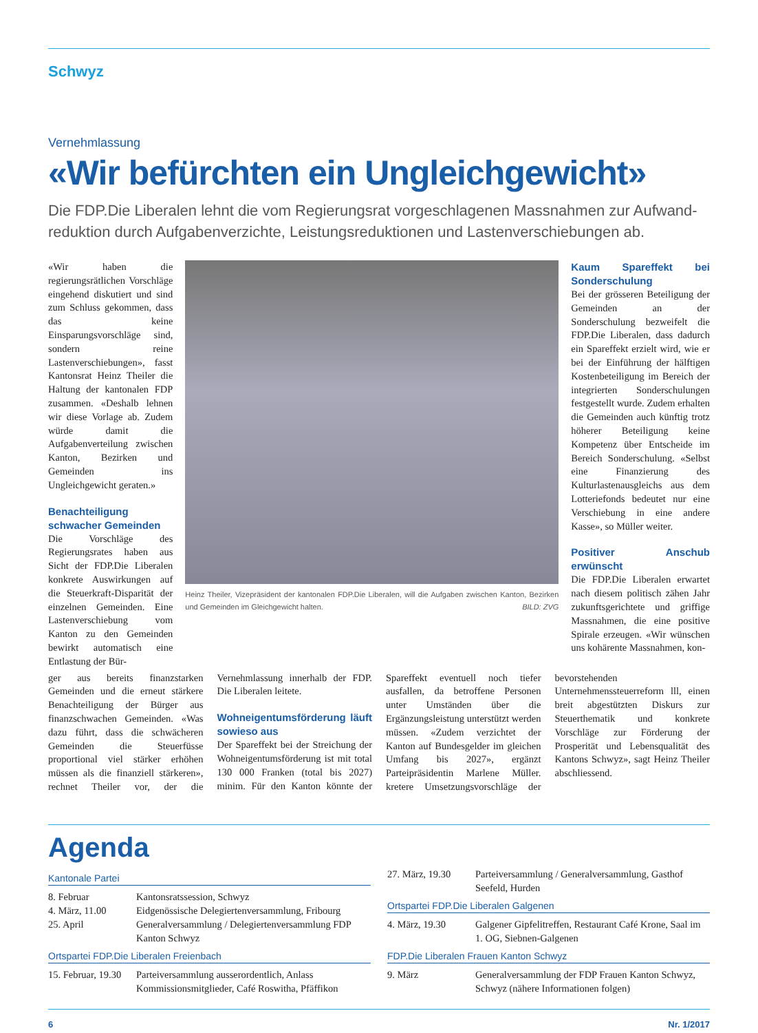Schwyz
Vernehmlassung
«Wir befürchten ein Ungleichgewicht»
Die FDP.Die Liberalen lehnt die vom Regierungsrat vorgeschlagenen Massnahmen zur Aufwand­reduktion durch Aufgabenverzichte, Leistungsreduktionen und Lastenverschiebungen ab.
«Wir haben die regierungsrätlichen Vorschläge eingehend diskutiert und sind zum Schluss gekommen, dass das keine Einsparungsvorschläge sind, sondern reine Lastenverschiebungen», fasst Kantonsrat Heinz Theiler die Haltung der kantonalen FDP zusammen. «Deshalb lehnen wir diese Vorlage ab. Zudem würde damit die Aufgabenverteilung zwischen Kanton, Bezirken und Gemeinden ins Ungleichgewicht geraten.»
Benachteiligung schwacher Gemeinden
Die Vorschläge des Regierungsrates haben aus Sicht der FDP.Die Liberalen konkrete Auswirkungen auf die Steuerkraft-Disparität der einzelnen Gemeinden. Eine Lastenverschiebung vom Kanton zu den Gemeinden bewirkt automatisch eine Entlastung der Bür-
Heinz Theiler, Vizepräsident der kantonalen FDP.Die Liberalen, will die Aufgaben zwischen Kanton, Bezirken und Gemeinden im Gleichgewicht halten. BILD: ZVG
Kaum Spareffekt bei Sonderschulung
Bei der grösseren Beteiligung der Gemeinden an der Sonderschulung bezweifelt die FDP.Die Liberalen, dass dadurch ein Spareffekt erzielt wird, wie er bei der Einführung der hälftigen Kostenbeteiligung im Bereich der integrierten Sonderschulungen festgestellt wurde. Zudem erhalten die Gemeinden auch künftig trotz höherer Beteiligung keine Kompetenz über Entscheide im Bereich Sonderschulung. «Selbst eine Finanzierung des Kulturlastenausgleichs aus dem Lotteriefonds bedeutet nur eine Verschiebung in eine andere Kasse», so Müller weiter.
Positiver Anschub erwünscht
Die FDP.Die Liberalen erwartet nach diesem politisch zähen Jahr zukunftsgerichtete und griffige Massnahmen, die eine positive Spirale erzeugen. «Wir wünschen uns kohärente Massnahmen, kon-
ger aus bereits finanzstarken Gemeinden und die erneut stärkere Benachteiligung der Bürger aus finanzschwachen Gemeinden. «Was dazu führt, dass die schwächeren Gemeinden die Steuerfüsse proportional viel stärker erhöhen müssen als die finanziell stärkeren», rechnet Theiler vor, der die Vernehmlassung innerhalb der FDP. Die Liberalen leitete.
Wohneigentumsförderung läuft sowieso aus
Der Spareffekt bei der Streichung der Wohneigentumsförderung ist mit total 130 000 Franken (total bis 2027) minim. Für den Kanton könnte der Spareffekt eventuell noch tiefer ausfallen, da betroffene Personen unter Umständen über die Ergänzungsleistung unterstützt werden müssen. «Zudem verzichtet der Kanton auf Bundesgelder im gleichen Umfang bis 2027», ergänzt Parteipräsidentin Marlene Müller. kretere Umsetzungsvorschläge der bevorstehenden Unternehmenssteuerreform lll, einen breit abgestützten Diskurs zur Steuerthematik und konkrete Vorschläge zur Förderung der Prosperität und Lebensqualität des Kantons Schwyz», sagt Heinz Theiler abschliessend.
Agenda
Kantonale Partei
| 8. Februar | Kantonsratssession, Schwyz |
| 4. März, 11.00 | Eidgenössische Delegiertenversammlung, Fribourg |
| 25. April | Generalversammlung / Delegiertenversammlung FDP Kanton Schwyz |
Ortspartei FDP.Die Liberalen Freienbach
| 15. Februar, 19.30 | Parteiversammlung ausserordentlich, Anlass Kommissionsmitglieder, Café Roswitha, Pfäffikon |
| 27. März, 19.30 | Parteiversammlung / Generalversammlung, Gasthof Seefeld, Hurden |
Ortspartei FDP.Die Liberalen Galgenen
| 4. März, 19.30 | Galgener Gipfelitreffen, Restaurant Café Krone, Saal im 1. OG, Siebnen-Galgenen |
FDP.Die Liberalen Frauen Kanton Schwyz
| 9. März | Generalversammlung der FDP Frauen Kanton Schwyz, Schwyz (nähere Informationen folgen) |
6 Nr. 1/2017